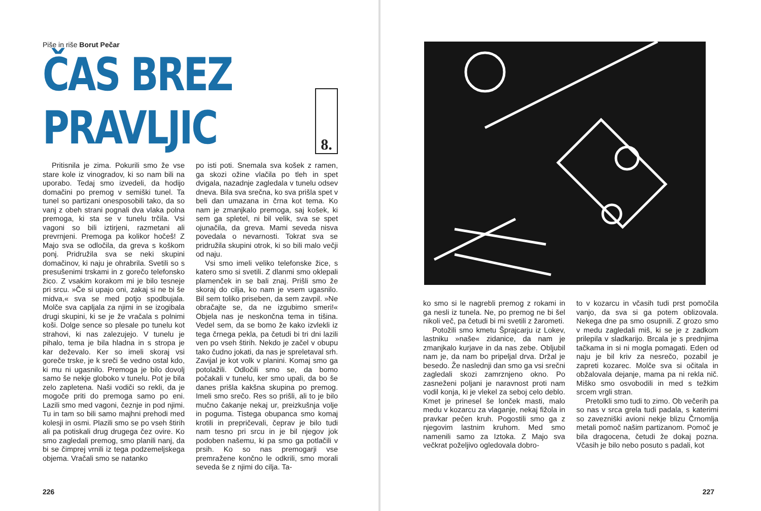Piše in riše Borut Pečar
ČAS BREZ PRAVLJIC
8.
Pritisnila je zima. Pokurili smo že vse stare kole iz vinogradov, ki so nam bili na uporabo. Tedaj smo izvedeli, da hodijo domačini po premog v semiški tunel. Ta tunel so partizani onesposobili tako, da so vanj z obeh strani pognali dva vlaka polna premoga, ki sta se v tunelu trčila. Vsi vagoni so bili iztirjeni, razmetani ali prevrnjeni. Premoga pa kolikor hočeš! Z Majo sva se odločila, da greva s koškom ponj. Pridružila sva se neki skupini domačinov, ki naju je ohrabrila. Svetili so s presušenimi trskami in z gorečo telefonsko žico. Z vsakim korakom mi je bilo tesneje pri srcu. »Če si upajo oni, zakaj si ne bi še midva,« sva se med potjo spodbujala. Molče sva capljala za njimi in se izogibala drugi skupini, ki se je že vračala s polnimi koši. Dolge sence so plesale po tunelu kot strahovi, ki nas zalezujejo. V tunelu je pihalo, tema je bila hladna in s stropa je kar deževalo. Ker so imeli skoraj vsi goreče trske, je k sreči še vedno ostal kdo, ki mu ni ugasnilo. Premoga je bilo dovolj samo še nekje globoko v tunelu. Pot je bila zelo zapletena. Naši vodiči so rekli, da je mogoče priti do premoga samo po eni. Lazili smo med vagoni, čeznje in pod njimi. Tu in tam so bili samo majhni prehodi med kolesji in osmi. Plazili smo se po vseh štirih ali pa potiskali drug drugega čez ovire. Ko smo zagledali premog, smo planili nanj, da bi se čimprej vrnili iz tega podzemeljskega objema. Vračali smo se natanko
po isti poti. Snemala sva košek z ramen, ga skozi ožine vlačila po tleh in spet dvigala, nazadnje zagledala v tunelu odsev dneva. Bila sva srečna, ko sva prišla spet v beli dan umazana in črna kot tema. Ko nam je zmanjkalo premoga, saj košek, ki sem ga spletel, ni bil velik, sva se spet ojunačila, da greva. Mami seveda nisva povedala o nevarnosti. Tokrat sva se pridružila skupini otrok, ki so bili malo večji od naju.
Vsi smo imeli veliko telefonske žice, s katero smo si svetili. Z dlanmi smo oklepali plamenček in se bali znaj. Prišli smo že skoraj do cilja, ko nam je vsem ugasnilo. Bil sem toliko priseben, da sem zavpil. »Ne obračajte se, da ne izgubimo smeri!« Objela nas je neskončna tema in tišina. Vedel sem, da se bomo že kako izvlekli iz tega črnega pekla, pa četudi bi tri dni lazili ven po vseh štirih. Nekdo je začel v obupu tako čudno jokati, da nas je spreletaval srh. Zavijal je kot volk v planini. Komaj smo ga potolažili. Odločili smo se, da bomo počakali v tunelu, ker smo upali, da bo še danes prišla kakšna skupina po premog. Imeli smo srečo. Res so prišli, ali to je bilo mučno čakanje nekaj ur, preizkušnja volje in poguma. Tistega obupanca smo komaj krotili in prepričevali, čeprav je bilo tudi nam tesno pri srcu in je bil njegov jok podoben našemu, ki pa smo ga potlačili v prsih. Ko so nas premogarji vse premražene končno le odkrili, smo morali seveda še z njimi do cilja. Ta-
226
ko smo si le nagrebli premog z rokami in ga nesli iz tunela. Ne, po premog ne bi šel nikoli več, pa četudi bi mi svetili z žarometi.
Potožili smo kmetu Šprajcarju iz Lokev, lastniku »naše« zidanice, da nam je zmanjkalo kurjave in da nas zebe. Obljubil nam je, da nam bo pripeljal drva. Držal je besedo. Že naslednji dan smo ga vsi srečni zagledali skozi zamrznjeno okno. Po zasneženi poljani je naravnost proti nam vodil konja, ki je vlekel za seboj celo deblo. Kmet je prinesel še lonček masti, malo medu v kozarcu za vlaganje, nekaj fižola in pravkar pečen kruh. Pogostili smo ga z njegovim lastnim kruhom. Med smo namenili samo za Iztoka. Z Majo sva večkrat poželjivo ogledovala dobro-
to v kozarcu in včasih tudi prst pomočila vanjo, da sva si ga potem oblizovala. Nekega dne pa smo osupnili. Z grozo smo v medu zagledali miš, ki se je z zadkom prilepila v sladkarijo. Brcala je s prednjima tačkama in si ni mogla pomagati. Eden od naju je bil kriv za nesrečo, pozabil je zapreti kozarec. Molče sva si očitala in obžalovala dejanje, mama pa ni rekla nič. Miško smo osvobodili in med s težkim srcem vrgli stran.
Pretolkli smo tudi to zimo. Ob večerih pa so nas v srca grela tudi padala, s katerimi so zavezniški avioni nekje blizu Črnomlja metali pomoč našim partizanom. Pomoč je bila dragocena, četudi že dokaj pozna. Včasih je bilo nebo posuto s padali, kot
227